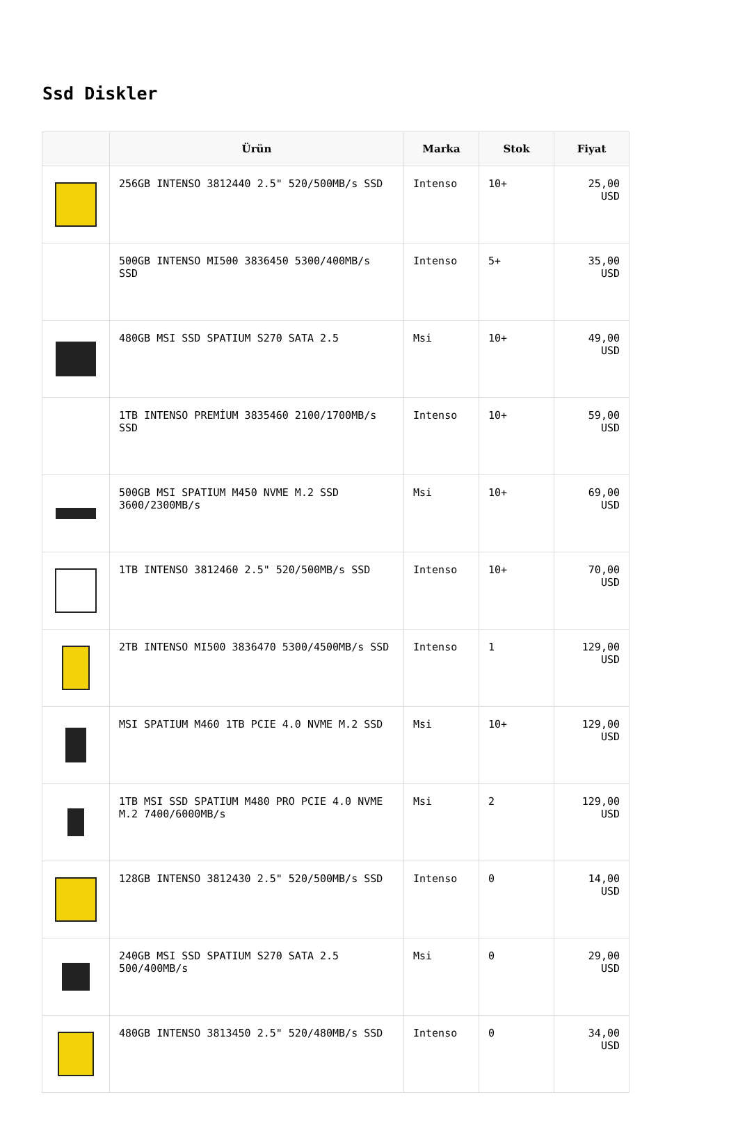Ssd Diskler
| | Ürün | Marka | Stok | Fiyat |
| --- | --- | --- | --- | --- |
| | 256GB INTENSO 3812440 2.5" 520/500MB/s SSD | Intenso | 10+ | 25,00 USD |
| | 500GB INTENSO MI500 3836450 5300/400MB/s SSD | Intenso | 5+ | 35,00 USD |
| | 480GB MSI SSD SPATIUM S270 SATA 2.5 | Msi | 10+ | 49,00 USD |
| | 1TB INTENSO PREMİUM 3835460 2100/1700MB/s SSD | Intenso | 10+ | 59,00 USD |
| | 500GB MSI SPATIUM M450 NVME M.2 SSD 3600/2300MB/s | Msi | 10+ | 69,00 USD |
| | 1TB INTENSO 3812460 2.5" 520/500MB/s SSD | Intenso | 10+ | 70,00 USD |
| | 2TB INTENSO MI500 3836470 5300/4500MB/s SSD | Intenso | 1 | 129,00 USD |
| | MSI SPATIUM M460 1TB PCIE 4.0 NVME M.2 SSD | Msi | 10+ | 129,00 USD |
| | 1TB MSI SSD SPATIUM M480 PRO PCIE 4.0 NVME M.2 7400/6000MB/s | Msi | 2 | 129,00 USD |
| | 128GB INTENSO 3812430 2.5" 520/500MB/s SSD | Intenso | 0 | 14,00 USD |
| | 240GB MSI SSD SPATIUM S270 SATA 2.5 500/400MB/s | Msi | 0 | 29,00 USD |
| | 480GB INTENSO 3813450 2.5" 520/480MB/s SSD | Intenso | 0 | 34,00 USD |